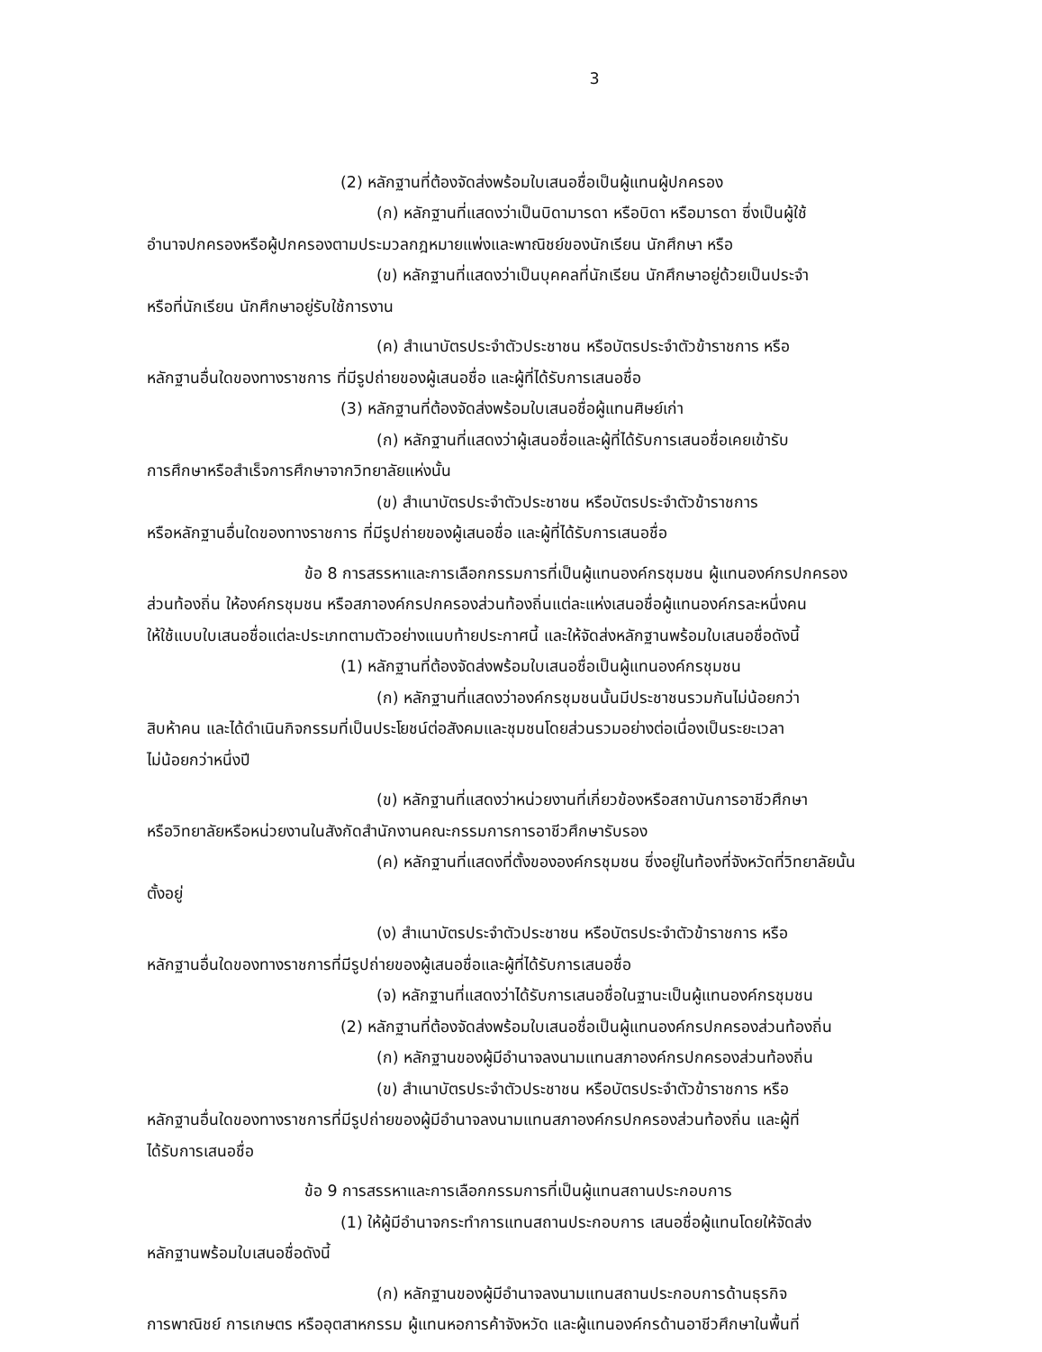3
(2) หลักฐานที่ต้องจัดส่งพร้อมใบเสนอชื่อเป็นผู้แทนผู้ปกครอง
(ก) หลักฐานที่แสดงว่าเป็นบิดามารดา หรือบิดา หรือมารดา ซึ่งเป็นผู้ใช้
อำนาจปกครองหรือผู้ปกครองตามประมวลกฎหมายแพ่งและพาณิชย์ของนักเรียน นักศึกษา หรือ
(ข) หลักฐานที่แสดงว่าเป็นบุคคลที่นักเรียน นักศึกษาอยู่ด้วยเป็นประจำ
หรือที่นักเรียน นักศึกษาอยู่รับใช้การงาน
(ค) สำเนาบัตรประจำตัวประชาชน หรือบัตรประจำตัวข้าราชการ หรือ
หลักฐานอื่นใดของทางราชการ ที่มีรูปถ่ายของผู้เสนอชื่อ และผู้ที่ได้รับการเสนอชื่อ
(3) หลักฐานที่ต้องจัดส่งพร้อมใบเสนอชื่อผู้แทนศิษย์เก่า
(ก) หลักฐานที่แสดงว่าผู้เสนอชื่อและผู้ที่ได้รับการเสนอชื่อเคยเข้ารับ
การศึกษาหรือสำเร็จการศึกษาจากวิทยาลัยแห่งนั้น
(ข) สำเนาบัตรประจำตัวประชาชน หรือบัตรประจำตัวข้าราชการ
หรือหลักฐานอื่นใดของทางราชการ ที่มีรูปถ่ายของผู้เสนอชื่อ และผู้ที่ได้รับการเสนอชื่อ
ข้อ 8 การสรรหาและการเลือกกรรมการที่เป็นผู้แทนองค์กรชุมชน ผู้แทนองค์กรปกครอง
ส่วนท้องถิ่น ให้องค์กรชุมชน หรือสภาองค์กรปกครองส่วนท้องถิ่นแต่ละแห่งเสนอชื่อผู้แทนองค์กรละหนึ่งคน
ให้ใช้แบบใบเสนอชื่อแต่ละประเภทตามตัวอย่างแนบท้ายประกาศนี้ และให้จัดส่งหลักฐานพร้อมใบเสนอชื่อดังนี้
(1) หลักฐานที่ต้องจัดส่งพร้อมใบเสนอชื่อเป็นผู้แทนองค์กรชุมชน
(ก) หลักฐานที่แสดงว่าองค์กรชุมชนนั้นมีประชาชนรวมกันไม่น้อยกว่า
สิบห้าคน และได้ดำเนินกิจกรรมที่เป็นประโยชน์ต่อสังคมและชุมชนโดยส่วนรวมอย่างต่อเนื่องเป็นระยะเวลา
ไม่น้อยกว่าหนึ่งปี
(ข) หลักฐานที่แสดงว่าหน่วยงานที่เกี่ยวข้องหรือสถาบันการอาชีวศึกษา
หรือวิทยาลัยหรือหน่วยงานในสังกัดสำนักงานคณะกรรมการการอาชีวศึกษารับรอง
(ค) หลักฐานที่แสดงที่ตั้งขององค์กรชุมชน ซึ่งอยู่ในท้องที่จังหวัดที่วิทยาลัยนั้น
ตั้งอยู่
(ง) สำเนาบัตรประจำตัวประชาชน หรือบัตรประจำตัวข้าราชการ หรือ
หลักฐานอื่นใดของทางราชการที่มีรูปถ่ายของผู้เสนอชื่อและผู้ที่ได้รับการเสนอชื่อ
(จ) หลักฐานที่แสดงว่าได้รับการเสนอชื่อในฐานะเป็นผู้แทนองค์กรชุมชน
(2) หลักฐานที่ต้องจัดส่งพร้อมใบเสนอชื่อเป็นผู้แทนองค์กรปกครองส่วนท้องถิ่น
(ก) หลักฐานของผู้มีอำนาจลงนามแทนสภาองค์กรปกครองส่วนท้องถิ่น
(ข) สำเนาบัตรประจำตัวประชาชน หรือบัตรประจำตัวข้าราชการ หรือ
หลักฐานอื่นใดของทางราชการที่มีรูปถ่ายของผู้มีอำนาจลงนามแทนสภาองค์กรปกครองส่วนท้องถิ่น และผู้ที่
ได้รับการเสนอชื่อ
ข้อ 9 การสรรหาและการเลือกกรรมการที่เป็นผู้แทนสถานประกอบการ
(1) ให้ผู้มีอำนาจกระทำการแทนสถานประกอบการ เสนอชื่อผู้แทนโดยให้จัดส่ง
หลักฐานพร้อมใบเสนอชื่อดังนี้
(ก) หลักฐานของผู้มีอำนาจลงนามแทนสถานประกอบการด้านธุรกิจ
การพาณิชย์ การเกษตร หรืออุตสาหกรรม ผู้แทนหอการค้าจังหวัด และผู้แทนองค์กรด้านอาชีวศึกษาในพื้นที่